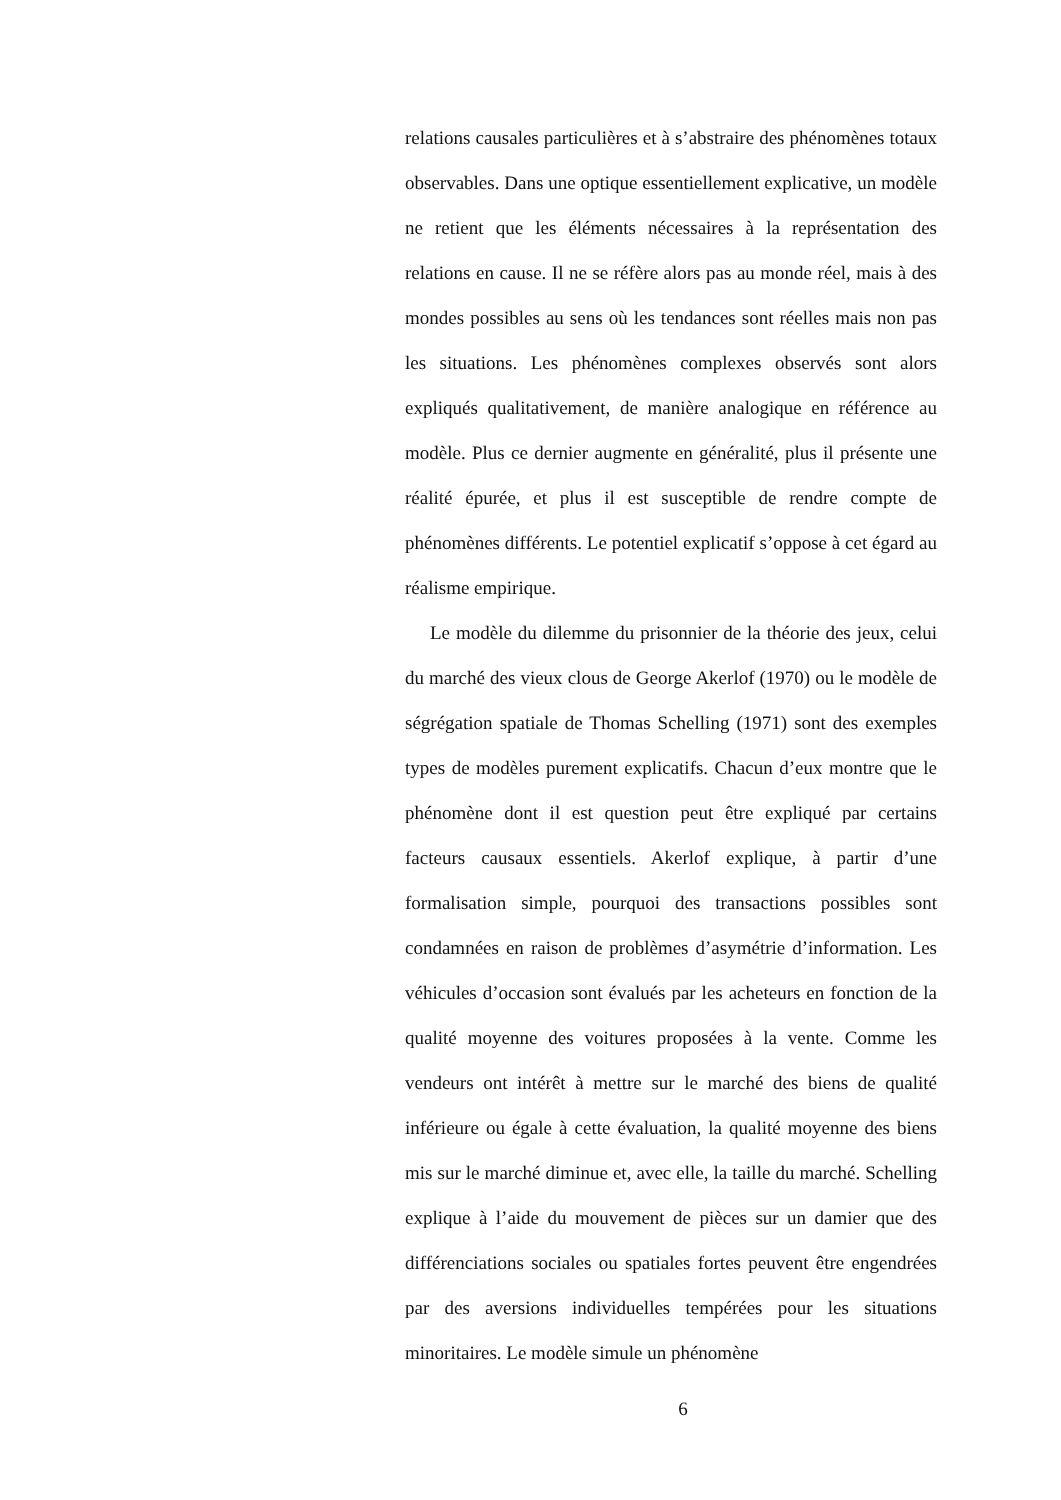relations causales particulières et à s’abstraire des phénomènes totaux observables. Dans une optique essentiellement explicative, un modèle ne retient que les éléments nécessaires à la représentation des relations en cause. Il ne se réfère alors pas au monde réel, mais à des mondes possibles au sens où les tendances sont réelles mais non pas les situations. Les phénomènes complexes observés sont alors expliqués qualitativement, de manière analogique en référence au modèle. Plus ce dernier augmente en généralité, plus il présente une réalité épurée, et plus il est susceptible de rendre compte de phénomènes différents. Le potentiel explicatif s’oppose à cet égard au réalisme empirique.
Le modèle du dilemme du prisonnier de la théorie des jeux, celui du marché des vieux clous de George Akerlof (1970) ou le modèle de ségrégation spatiale de Thomas Schelling (1971) sont des exemples types de modèles purement explicatifs. Chacun d’eux montre que le phénomène dont il est question peut être expliqué par certains facteurs causaux essentiels. Akerlof explique, à partir d’une formalisation simple, pourquoi des transactions possibles sont condamnées en raison de problèmes d’asymétrie d’information. Les véhicules d’occasion sont évalués par les acheteurs en fonction de la qualité moyenne des voitures proposées à la vente. Comme les vendeurs ont intérêt à mettre sur le marché des biens de qualité inférieure ou égale à cette évaluation, la qualité moyenne des biens mis sur le marché diminue et, avec elle, la taille du marché. Schelling explique à l’aide du mouvement de pièces sur un damier que des différenciations sociales ou spatiales fortes peuvent être engendrées par des aversions individuelles tempérées pour les situations minoritaires. Le modèle simule un phénomène
6